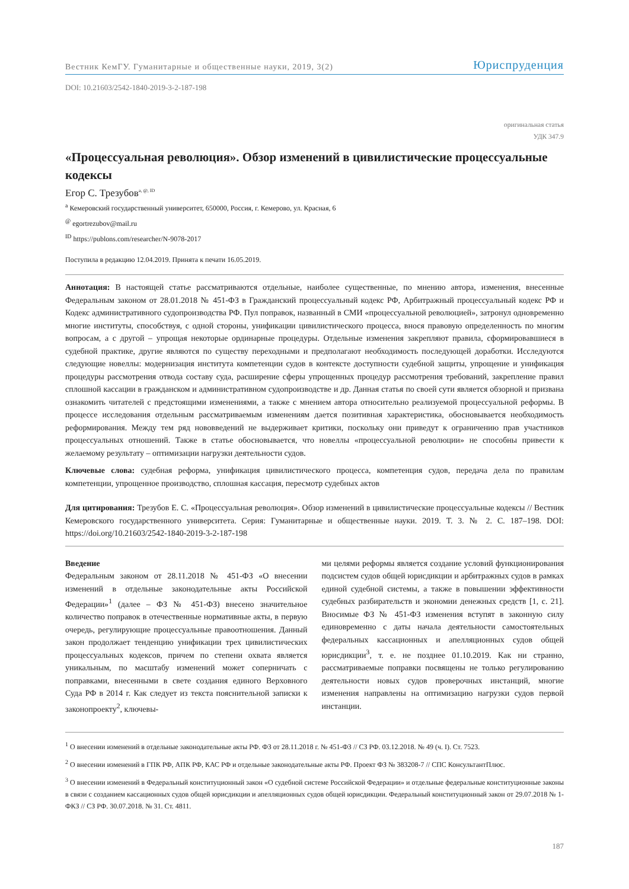Вестник КемГУ. Гуманитарные и общественные науки, 2019, 3(2) Юриспруденция
DOI: 10.21603/2542-1840-2019-3-2-187-198
оригинальная статья
УДК 347.9
«Процессуальная революция». Обзор изменений в цивилистические процессуальные кодексы
Егор С. Трезубов<sup>a, @, ID</sup>
<sup>a</sup> Кемеровский государственный университет, 650000, Россия, г. Кемерово, ул. Красная, 6
<sup>@</sup> egortrezubov@mail.ru
<sup>ID</sup> https://publons.com/researcher/N-9078-2017
Поступила в редакцию 12.04.2019. Принята к печати 16.05.2019.
Аннотация: В настоящей статье рассматриваются отдельные, наиболее существенные, по мнению автора, изменения, внесенные Федеральным законом от 28.01.2018 № 451-ФЗ в Гражданский процессуальный кодекс РФ, Арбитражный процессуальный кодекс РФ и Кодекс административного судопроизводства РФ. Пул поправок, названный в СМИ «процессуальной революцией», затронул одновременно многие институты, способствуя, с одной стороны, унификации цивилистического процесса, внося правовую определенность по многим вопросам, а с другой – упрощая некоторые ординарные процедуры. Отдельные изменения закрепляют правила, сформировавшиеся в судебной практике, другие являются по существу переходными и предполагают необходимость последующей доработки. Исследуются следующие новеллы: модернизация института компетенции судов в контексте доступности судебной защиты, упрощение и унификация процедуры рассмотрения отвода составу суда, расширение сферы упрощенных процедур рассмотрения требований, закрепление правил сплошной кассации в гражданском и административном судопроизводстве и др. Данная статья по своей сути является обзорной и призвана ознакомить читателей с предстоящими изменениями, а также с мнением автора относительно реализуемой процессуальной реформы. В процессе исследования отдельным рассматриваемым изменениям дается позитивная характеристика, обосновывается необходимость реформирования. Между тем ряд нововведений не выдерживает критики, поскольку они приведут к ограничению прав участников процессуальных отношений. Также в статье обосновывается, что новеллы «процессуальной революции» не способны привести к желаемому результату – оптимизации нагрузки деятельности судов.
Ключевые слова: судебная реформа, унификация цивилистического процесса, компетенция судов, передача дела по правилам компетенции, упрощенное производство, сплошная кассация, пересмотр судебных актов
Для цитирования: Трезубов Е. С. «Процессуальная революция». Обзор изменений в цивилистические процессуальные кодексы // Вестник Кемеровского государственного университета. Серия: Гуманитарные и общественные науки. 2019. Т. 3. № 2. С. 187–198. DOI: https://doi.org/10.21603/2542-1840-2019-3-2-187-198
Введение
Федеральным законом от 28.11.2018 № 451-ФЗ «О внесении изменений в отдельные законодательные акты Российской Федерации»<sup>1</sup> (далее – ФЗ № 451-ФЗ) внесено значительное количество поправок в отечественные нормативные акты, в первую очередь, регулирующие процессуальные правоотношения. Данный закон продолжает тенденцию унификации трех цивилистических процессуальных кодексов, причем по степени охвата является уникальным, по масштабу изменений может соперничать с поправками, внесенными в свете создания единого Верховного Суда РФ в 2014 г. Как следует из текста пояснительной записки к законопроекту<sup>2</sup>, ключевы-
ми целями реформы является создание условий функционирования подсистем судов общей юрисдикции и арбитражных судов в рамках единой судебной системы, а также в повышении эффективности судебных разбирательств и экономии денежных средств [1, с. 21]. Вносимые ФЗ № 451-ФЗ изменения вступят в законную силу единовременно с даты начала деятельности самостоятельных федеральных кассационных и апелляционных судов общей юрисдикции<sup>3</sup>, т. е. не позднее 01.10.2019. Как ни странно, рассматриваемые поправки посвящены не только регулированию деятельности новых судов проверочных инстанций, многие изменения направлены на оптимизацию нагрузки судов первой инстанции.
<sup>1</sup> О внесении изменений в отдельные законодательные акты РФ. ФЗ от 28.11.2018 г. № 451-ФЗ // СЗ РФ. 03.12.2018. № 49 (ч. I). Ст. 7523.
<sup>2</sup> О внесении изменений в ГПК РФ, АПК РФ, КАС РФ и отдельные законодательные акты РФ. Проект ФЗ № 383208-7 // СПС КонсультантПлюс.
<sup>3</sup> О внесении изменений в Федеральный конституционный закон «О судебной системе Российской Федерации» и отдельные федеральные конституционные законы в связи с созданием кассационных судов общей юрисдикции и апелляционных судов общей юрисдикции. Федеральный конституционный закон от 29.07.2018 № 1-ФКЗ // СЗ РФ. 30.07.2018. № 31. Ст. 4811.
187